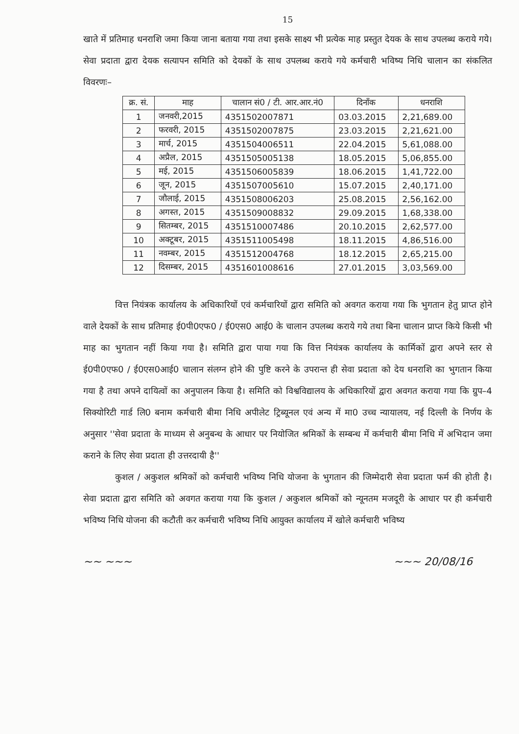15
खाते में प्रतिमाह धनराशि जमा किया जाना बताया गया तथा इसके साक्ष्य भी प्रत्येक माह प्रस्तुत देयक के साथ उपलब्ध कराये गये। सेवा प्रदाता द्वारा देयक सत्यापन समिति को देयकों के साथ उपलब्ध कराये गये कर्मचारी भविष्य निधि चालान का संकलित विवरणः–
| क्र. सं. | माह | चालान सं0 / टी. आर.आर.नं0 | दिनाँक | धनराशि |
| --- | --- | --- | --- | --- |
| 1 | जनवरी,2015 | 4351502007871 | 03.03.2015 | 2,21,689.00 |
| 2 | फरवरी, 2015 | 4351502007875 | 23.03.2015 | 2,21,621.00 |
| 3 | मार्च, 2015 | 4351504006511 | 22.04.2015 | 5,61,088.00 |
| 4 | अप्रैल, 2015 | 4351505005138 | 18.05.2015 | 5,06,855.00 |
| 5 | मई, 2015 | 4351506005839 | 18.06.2015 | 1,41,722.00 |
| 6 | जून, 2015 | 4351507005610 | 15.07.2015 | 2,40,171.00 |
| 7 | जौलाई, 2015 | 4351508006203 | 25.08.2015 | 2,56,162.00 |
| 8 | अगस्त, 2015 | 4351509008832 | 29.09.2015 | 1,68,338.00 |
| 9 | सितम्बर, 2015 | 4351510007486 | 20.10.2015 | 2,62,577.00 |
| 10 | अक्टूबर, 2015 | 4351511005498 | 18.11.2015 | 4,86,516.00 |
| 11 | नवम्बर, 2015 | 4351512004768 | 18.12.2015 | 2,65,215.00 |
| 12 | दिसम्बर, 2015 | 4351601008616 | 27.01.2015 | 3,03,569.00 |
वित्त नियंत्रक कार्यालय के अधिकारियों एवं कर्मचारियों द्वारा समिति को अवगत कराया गया कि भुगतान हेतु प्राप्त होने वाले देयकों के साथ प्रतिमाह ई0पी0एफ0 / ई0एस0 आई0 के चालान उपलब्ध कराये गये तथा बिना चालान प्राप्त किये किसी भी माह का भुगतान नहीं किया गया है। समिति द्वारा पाया गया कि वित्त नियंत्रक कार्यालय के कार्मिकों द्वारा अपने स्तर से ई0पी0एफ0 / ई0एस0आई0 चालान संलग्न होने की पुष्टि करने के उपरान्त ही सेवा प्रदाता को देय धनराशि का भुगतान किया गया है तथा अपने दायित्वों का अनुपालन किया है। समिति को विश्वविद्यालय के अधिकारियों द्वारा अवगत कराया गया कि ग्रुप–4 सिक्योरिटी गार्ड लि0 बनाम कर्मचारी बीमा निधि अपीलेट ट्रिब्यूनल एवं अन्य में मा0 उच्च न्यायालय, नई दिल्ली के निर्णय के अनुसार ''सेवा प्रदाता के माध्यम से अनुबन्ध के आधार पर नियोजित श्रमिकों के सम्बन्ध में कर्मचारी बीमा निधि में अभिदान जमा कराने के लिए सेवा प्रदाता ही उत्तरदायी है''
कुशल / अकुशल श्रमिकों को कर्मचारी भविष्य निधि योजना के भुगतान की जिम्मेदारी सेवा प्रदाता फर्म की होती है। सेवा प्रदाता द्वारा समिति को अवगत कराया गया कि कुशल / अकुशल श्रमिकों को न्यूनतम मजदूरी के आधार पर ही कर्मचारी भविष्य निधि योजना की कटौती कर कर्मचारी भविष्य निधि आयुक्त कार्यालय में खोले कर्मचारी भविष्य
~~ ~~~ ~~~ 20/08/16